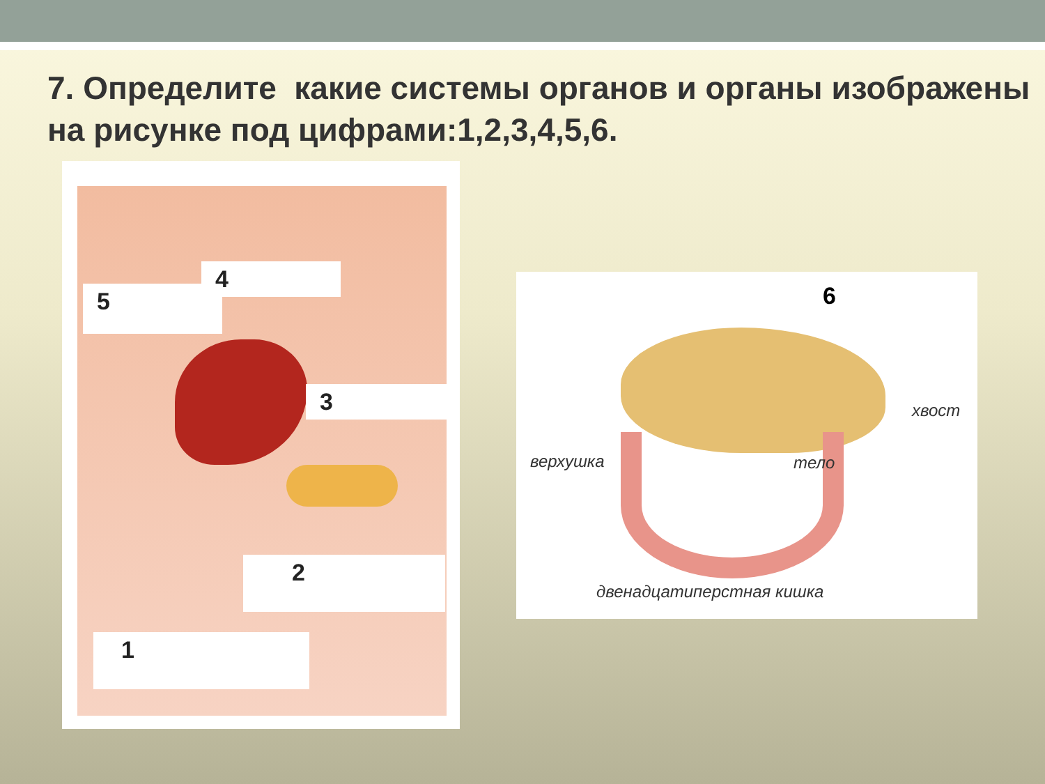7. Определите какие системы органов и органы изображены на рисунке под цифрами:1,2,3,4,5,6.
4
5
3
2
1
6
верхушка тело
хвост
двенадцатиперстная кишка